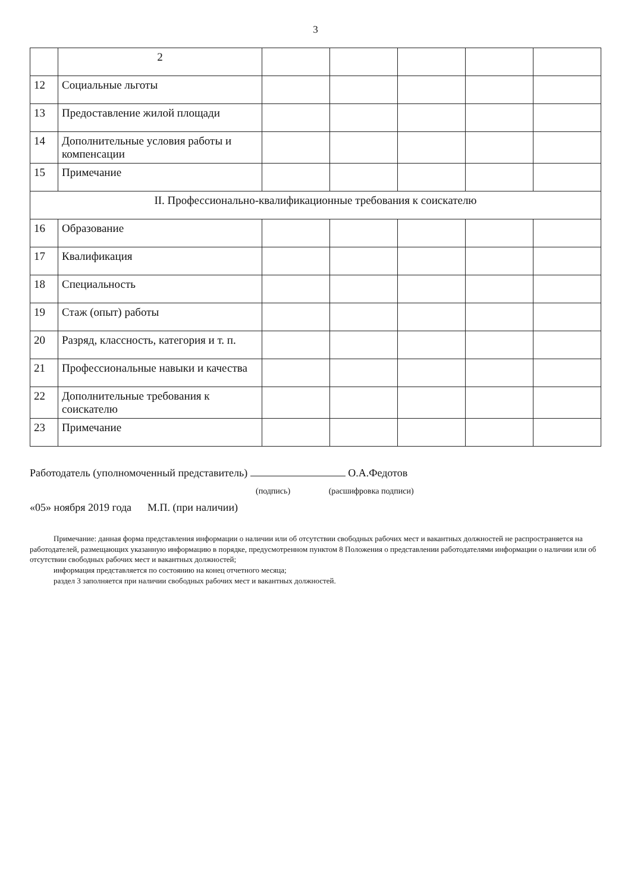3
| | 2 | | | | | |
| 12 | Социальные льготы | | | | | |
| 13 | Предоставление жилой площади | | | | | |
| 14 | Дополнительные условия работы и компенсации | | | | | |
| 15 | Примечание | | | | | |
| II. Профессионально-квалификационные требования к соискателю | | | | | | |
| 16 | Образование | | | | | |
| 17 | Квалификация | | | | | |
| 18 | Специальность | | | | | |
| 19 | Стаж (опыт) работы | | | | | |
| 20 | Разряд, классность, категория и т. п. | | | | | |
| 21 | Профессиональные навыки и качества | | | | | |
| 22 | Дополнительные требования к соискателю | | | | | |
| 23 | Примечание | | | | | |
Работодатель (уполномоченный представитель) О.А.Федотов
(подпись) (расшифровка подписи)
«05» ноября 2019 года М.П. (при наличии)
Примечание: данная форма представления информации о наличии или об отсутствии свободных рабочих мест и вакантных должностей не распространяется на работодателей, размещающих указанную информацию в порядке, предусмотренном пунктом 8 Положения о представлении работодателями информации о наличии или об отсутствии свободных рабочих мест и вакантных должностей;
информация представляется по состоянию на конец отчетного месяца;
раздел 3 заполняется при наличии свободных рабочих мест и вакантных должностей.